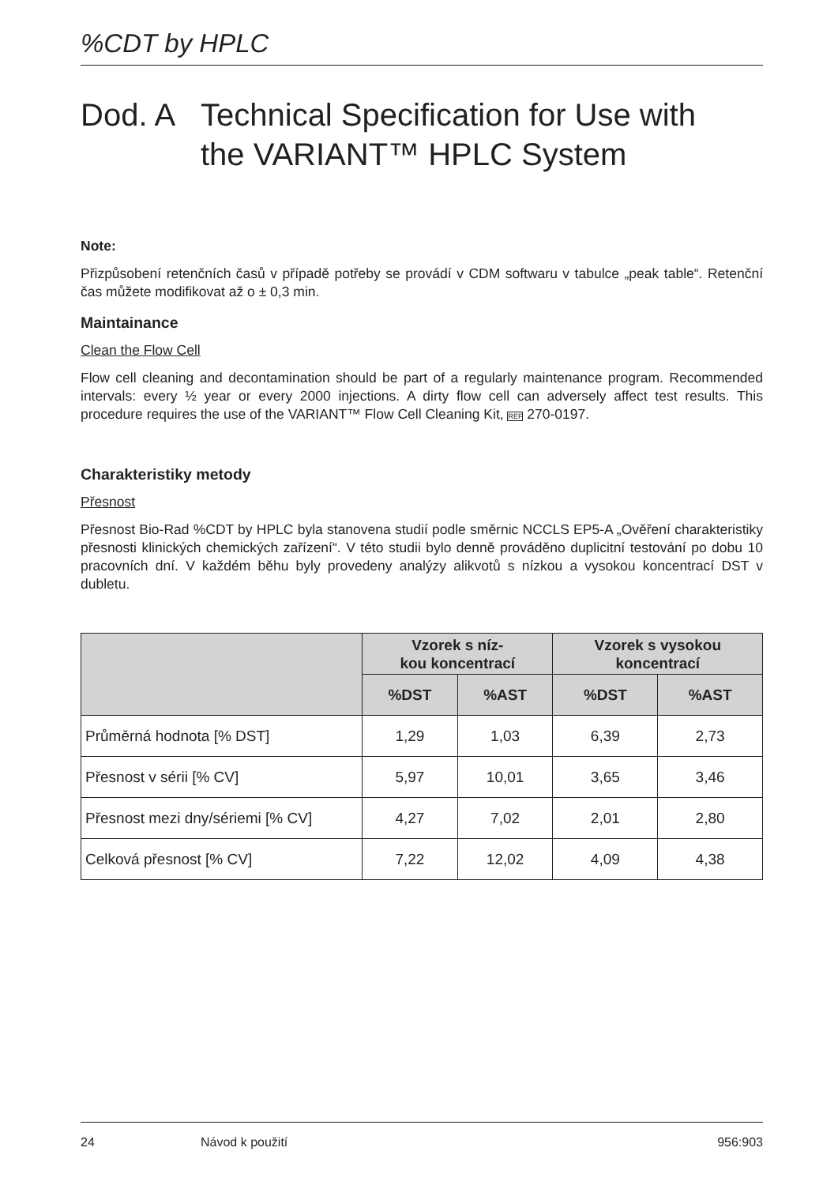%CDT by HPLC
Dod. A Technical Specification for Use with
the VARIANT™ HPLC System
Note:
Přizpůsobení retenčních časů v případě potřeby se provádí v CDM softwaru v tabulce „peak table“. Retenční čas můžete modifikovat až o ± 0,3 min.
Maintainance
Clean the Flow Cell
Flow cell cleaning and decontamination should be part of a regularly maintenance program. Recommended intervals: every ½ year or every 2000 injections. A dirty flow cell can adversely affect test results. This procedure requires the use of the VARIANT™ Flow Cell Cleaning Kit, REF 270-0197.
Charakteristiky metody
Přesnost
Přesnost Bio-Rad %CDT by HPLC byla stanovena studií podle směrnic NCCLS EP5-A „Ověření charakteristiky přesnosti klinických chemických zařízení“. V této studii bylo denně prováděno duplicitní testování po dobu 10 pracovních dní. V každém běhu byly provedeny analýzy alikvotů s nízkou a vysokou koncentrací DST v dubletu.
| | Vzorek s níz- kou koncentrací | | Vzorek s vysokou koncentrací | |
| --- | --- | --- | --- | --- |
| | %DST | %AST | %DST | %AST |
| Průměrná hodnota [% DST] | 1,29 | 1,03 | 6,39 | 2,73 |
| Přesnost v sérii [% CV] | 5,97 | 10,01 | 3,65 | 3,46 |
| Přesnost mezi dny/sériemi [% CV] | 4,27 | 7,02 | 2,01 | 2,80 |
| Celková přesnost [% CV] | 7,22 | 12,02 | 4,09 | 4,38 |
24 Návod k použití 956:903